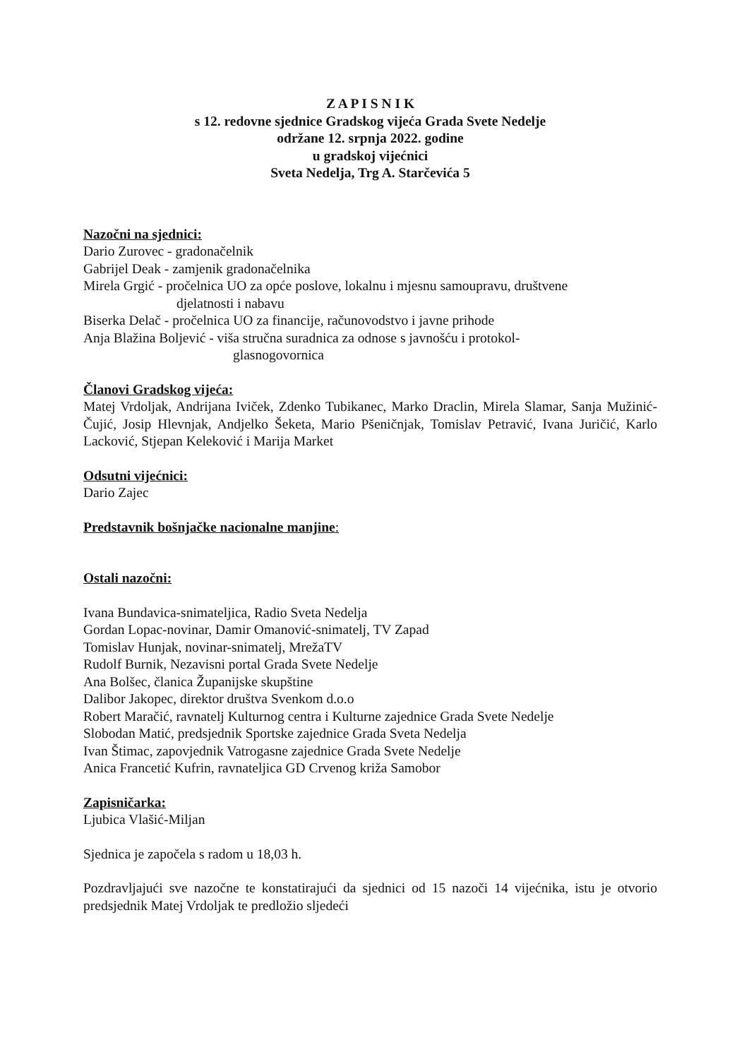Z A P I S N I K
s 12. redovne sjednice Gradskog vijeća Grada Svete Nedelje
održane 12. srpnja 2022. godine
u gradskoj vijećnici
Sveta Nedelja, Trg A. Starčevića 5
Nazočni na sjednici:
Dario Zurovec - gradonačelnik
Gabrijel Deak - zamjenik gradonačelnika
Mirela Grgić - pročelnica UO za opće poslove, lokalnu i mjesnu samoupravu, društvene
djelatnosti i nabavu
Biserka Delač - pročelnica UO za financije, računovodstvo i javne prihode
Anja Blažina Boljević - viša stručna suradnica za odnose s javnošću i protokol-
glasnogovornica
Članovi Gradskog vijeća:
Matej Vrdoljak, Andrijana Iviček, Zdenko Tubikanec, Marko Draclin, Mirela Slamar, Sanja Mužinić-Čujić, Josip Hlevnjak, Andjelko Šeketa, Mario Pšeničnjak, Tomislav Petravić, Ivana Juričić, Karlo Lacković, Stjepan Keleković i Marija Market
Odsutni vijećnici:
Dario Zajec
Predstavnik bošnjačke nacionalne manjine:
Ostali nazočni:
Ivana Bundavica-snimateljica, Radio Sveta Nedelja
Gordan Lopac-novinar, Damir Omanović-snimatelj, TV Zapad
Tomislav Hunjak, novinar-snimatelj, MrežaTV
Rudolf Burnik, Nezavisni portal Grada Svete Nedelje
Ana Bolšec, članica Županijske skupštine
Dalibor Jakopec, direktor društva Svenkom d.o.o
Robert Maračić, ravnatelj Kulturnog centra i Kulturne zajednice Grada Svete Nedelje
Slobodan Matić, predsjednik Sportske zajednice Grada Sveta Nedelja
Ivan Štimac, zapovjednik Vatrogasne zajednice Grada Svete Nedelje
Anica Francetić Kufrin, ravnateljica GD Crvenog križa Samobor
Zapisničarka:
Ljubica Vlašić-Miljan
Sjednica je započela s radom u 18,03 h.
Pozdravljajući sve nazočne te konstatirajući da sjednici od 15 nazoči 14 vijećnika, istu je otvorio predsjednik Matej Vrdoljak te predložio sljedeći